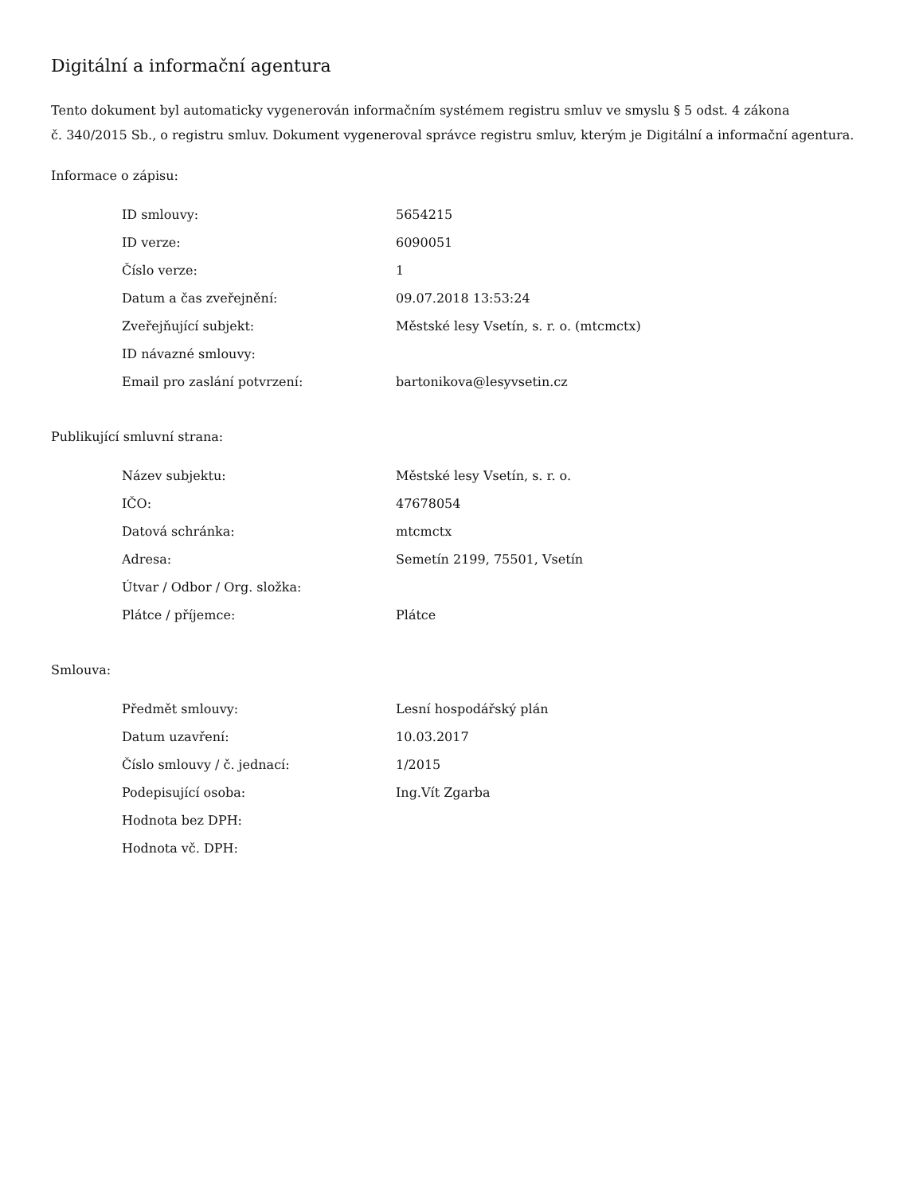Digitální a informační agentura
Tento dokument byl automaticky vygenerován informačním systémem registru smluv ve smyslu § 5 odst. 4 zákona
č. 340/2015 Sb., o registru smluv. Dokument vygeneroval správce registru smluv, kterým je Digitální a informační agentura.
Informace o zápisu:
| ID smlouvy: | 5654215 |
| ID verze: | 6090051 |
| Číslo verze: | 1 |
| Datum a čas zveřejnění: | 09.07.2018 13:53:24 |
| Zveřejňující subjekt: | Městské lesy Vsetín, s. r. o. (mtcmctx) |
| ID návazné smlouvy: | |
| Email pro zaslání potvrzení: | bartonikova@lesyvsetin.cz |
Publikující smluvní strana:
| Název subjektu: | Městské lesy Vsetín, s. r. o. |
| IČO: | 47678054 |
| Datová schránka: | mtcmctx |
| Adresa: | Semetín 2199, 75501, Vsetín |
| Útvar / Odbor / Org. složka: | |
| Plátce / příjemce: | Plátce |
Smlouva:
| Předmět smlouvy: | Lesní hospodářský plán |
| Datum uzavření: | 10.03.2017 |
| Číslo smlouvy / č. jednací: | 1/2015 |
| Podepisující osoba: | Ing.Vít Zgarba |
| Hodnota bez DPH: | |
| Hodnota vč. DPH: | |